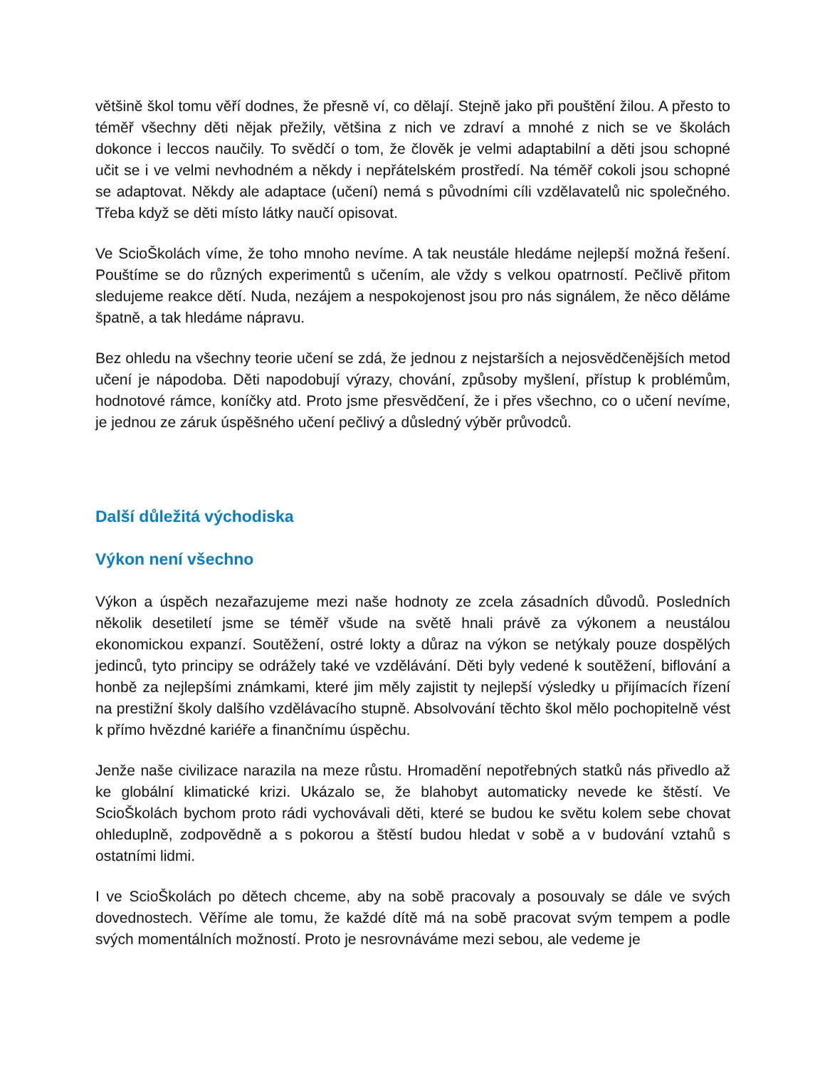většině škol tomu věří dodnes, že přesně ví, co dělají. Stejně jako při pouštění žilou. A přesto to téměř všechny děti nějak přežily, většina z nich ve zdraví a mnohé z nich se ve školách dokonce i leccos naučily. To svědčí o tom, že člověk je velmi adaptabilní a děti jsou schopné učit se i ve velmi nevhodném a někdy i nepřátelském prostředí. Na téměř cokoli jsou schopné se adaptovat. Někdy ale adaptace (učení) nemá s původními cíli vzdělavatelů nic společného. Třeba když se děti místo látky naučí opisovat.
Ve ScioŠkolách víme, že toho mnoho nevíme. A tak neustále hledáme nejlepší možná řešení. Pouštíme se do různých experimentů s učením, ale vždy s velkou opatrností. Pečlivě přitom sledujeme reakce dětí. Nuda, nezájem a nespokojenost jsou pro nás signálem, že něco děláme špatně, a tak hledáme nápravu.
Bez ohledu na všechny teorie učení se zdá, že jednou z nejstarších a nejosvědčenějších metod učení je nápodoba. Děti napodobují výrazy, chování, způsoby myšlení, přístup k problémům, hodnotové rámce, koníčky atd. Proto jsme přesvědčení, že i přes všechno, co o učení nevíme, je jednou ze záruk úspěšného učení pečlivý a důsledný výběr průvodců.
Další důležitá východiska
Výkon není všechno
Výkon a úspěch nezařazujeme mezi naše hodnoty ze zcela zásadních důvodů. Posledních několik desetiletí jsme se téměř všude na světě hnali právě za výkonem a neustálou ekonomickou expanzí. Soutěžení, ostré lokty a důraz na výkon se netýkaly pouze dospělých jedinců, tyto principy se odrážely také ve vzdělávání. Děti byly vedené k soutěžení, biflování a honbě za nejlepšími známkami, které jim měly zajistit ty nejlepší výsledky u přijímacích řízení na prestižní školy dalšího vzdělávacího stupně. Absolvování těchto škol mělo pochopitelně vést k přímo hvězdné kariéře a finančnímu úspěchu.
Jenže naše civilizace narazila na meze růstu. Hromadění nepotřebných statků nás přivedlo až ke globální klimatické krizi. Ukázalo se, že blahobyt automaticky nevede ke štěstí. Ve ScioŠkolách bychom proto rádi vychovávali děti, které se budou ke světu kolem sebe chovat ohleduplně, zodpovědně a s pokorou a štěstí budou hledat v sobě a v budování vztahů s ostatními lidmi.
I ve ScioŠkolách po dětech chceme, aby na sobě pracovaly a posouvaly se dále ve svých dovednostech. Věříme ale tomu, že každé dítě má na sobě pracovat svým tempem a podle svých momentálních možností. Proto je nesrovnáváme mezi sebou, ale vedeme je